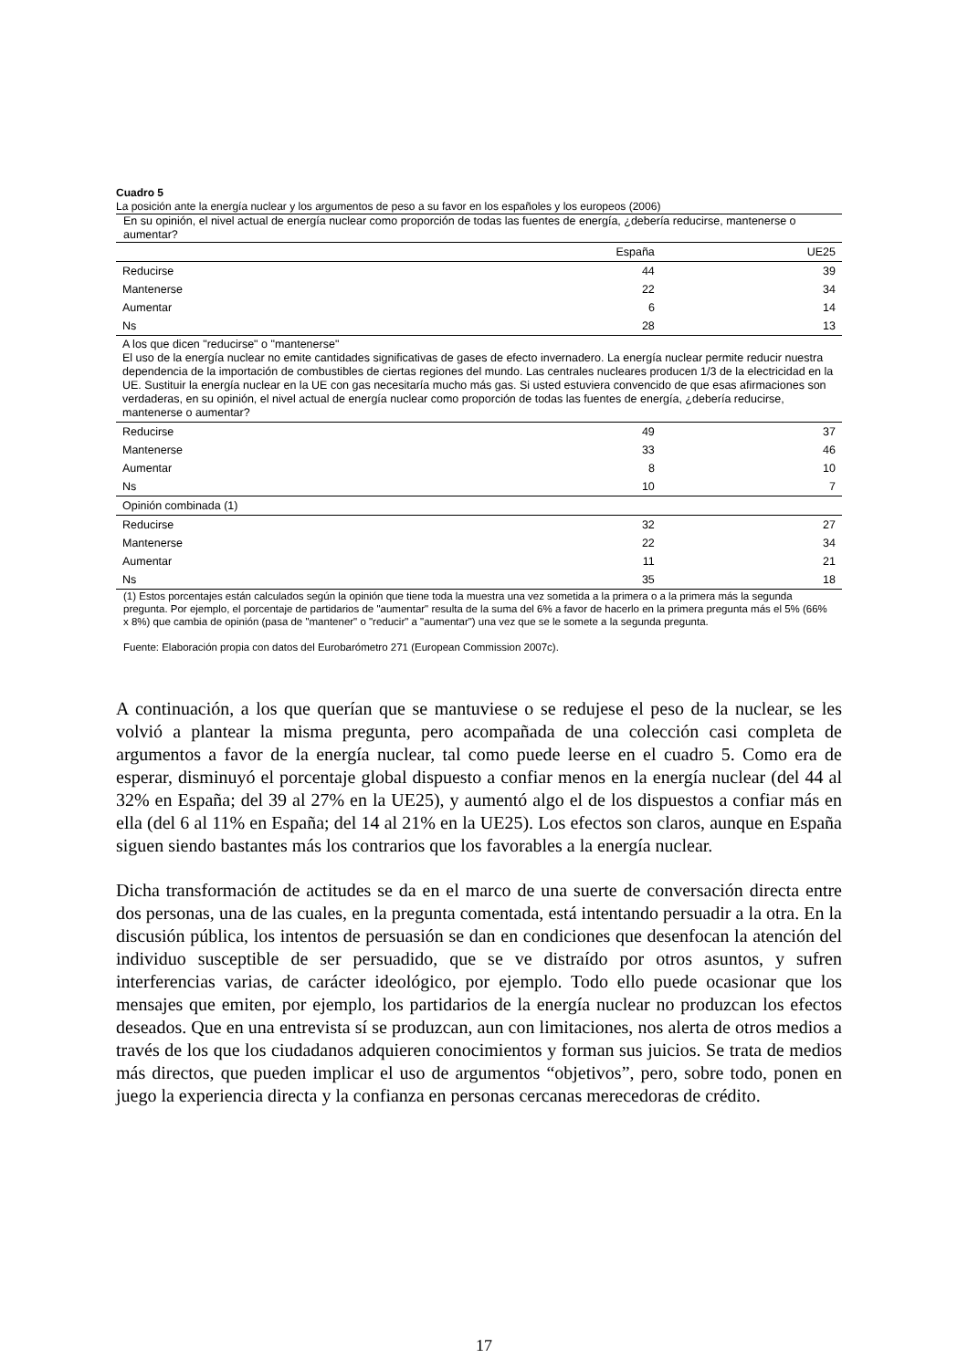Cuadro 5
| La posición ante la energía nuclear y los argumentos de peso a su favor en los españoles y los europeos (2006) | | |
| En su opinión, el nivel actual de energía nuclear como proporción de todas las fuentes de energía, ¿debería reducirse, mantenerse o aumentar? | | |
| | España | UE25 |
| Reducirse | 44 | 39 |
| Mantenerse | 22 | 34 |
| Aumentar | 6 | 14 |
| Ns | 28 | 13 |
| A los que dicen "reducirse" o "mantenerse" El uso de la energía nuclear no emite cantidades significativas de gases de efecto invernadero. La energía nuclear permite reducir nuestra dependencia de la importación de combustibles de ciertas regiones del mundo. Las centrales nucleares producen 1/3 de la electricidad en la UE. Sustituir la energía nuclear en la UE con gas necesitaría mucho más gas. Si usted estuviera convencido de que esas afirmaciones son verdaderas, en su opinión, el nivel actual de energía nuclear como proporción de todas las fuentes de energía, ¿debería reducirse, mantenerse o aumentar? | | |
| Reducirse | 49 | 37 |
| Mantenerse | 33 | 46 |
| Aumentar | 8 | 10 |
| Ns | 10 | 7 |
| Opinión combinada (1) | | |
| Reducirse | 32 | 27 |
| Mantenerse | 22 | 34 |
| Aumentar | 11 | 21 |
| Ns | 35 | 18 |
(1) Estos porcentajes están calculados según la opinión que tiene toda la muestra una vez sometida a la primera o a la primera más la segunda pregunta. Por ejemplo, el porcentaje de partidarios de "aumentar" resulta de la suma del 6% a favor de hacerlo en la primera pregunta más el 5% (66% x 8%) que cambia de opinión (pasa de "mantener" o "reducir" a "aumentar") una vez que se le somete a la segunda pregunta.
Fuente: Elaboración propia con datos del Eurobarómetro 271 (European Commission 2007c).
A continuación, a los que querían que se mantuviese o se redujese el peso de la nuclear, se les volvió a plantear la misma pregunta, pero acompañada de una colección casi completa de argumentos a favor de la energía nuclear, tal como puede leerse en el cuadro 5. Como era de esperar, disminuyó el porcentaje global dispuesto a confiar menos en la energía nuclear (del 44 al 32% en España; del 39 al 27% en la UE25), y aumentó algo el de los dispuestos a confiar más en ella (del 6 al 11% en España; del 14 al 21% en la UE25). Los efectos son claros, aunque en España siguen siendo bastantes más los contrarios que los favorables a la energía nuclear.
Dicha transformación de actitudes se da en el marco de una suerte de conversación directa entre dos personas, una de las cuales, en la pregunta comentada, está intentando persuadir a la otra. En la discusión pública, los intentos de persuasión se dan en condiciones que desenfocan la atención del individuo susceptible de ser persuadido, que se ve distraído por otros asuntos, y sufren interferencias varias, de carácter ideológico, por ejemplo. Todo ello puede ocasionar que los mensajes que emiten, por ejemplo, los partidarios de la energía nuclear no produzcan los efectos deseados. Que en una entrevista sí se produzcan, aun con limitaciones, nos alerta de otros medios a través de los que los ciudadanos adquieren conocimientos y forman sus juicios. Se trata de medios más directos, que pueden implicar el uso de argumentos “objetivos”, pero, sobre todo, ponen en juego la experiencia directa y la confianza en personas cercanas merecedoras de crédito.
17